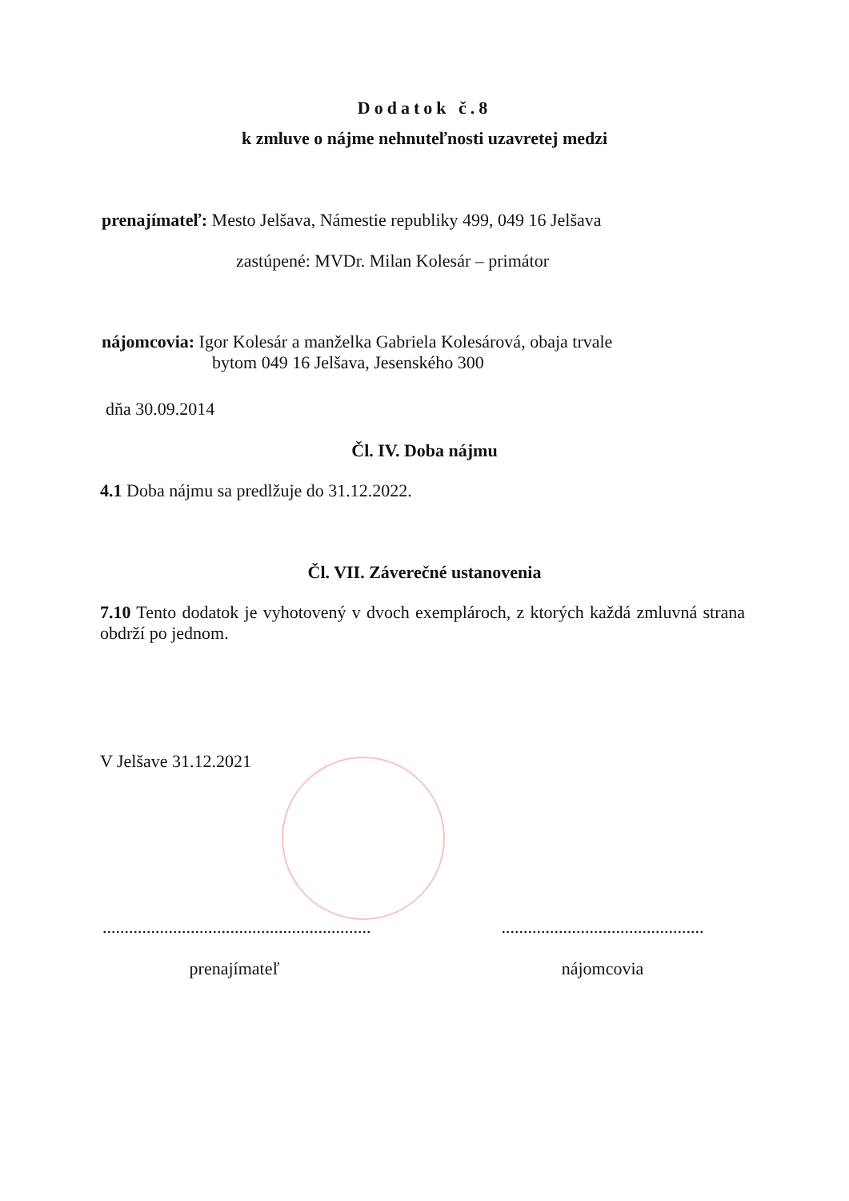Dodatok č.8
k zmluve o nájme nehnuteľnosti uzavretej medzi
prenajímateľ: Mesto Jelšava, Námestie republiky 499, 049 16 Jelšava
zastúpené: MVDr. Milan Kolesár – primátor
nájomcovia: Igor Kolesár a manželka Gabriela Kolesárová, obaja trvale
bytom 049 16 Jelšava, Jesenského 300
dňa 30.09.2014
Čl. IV. Doba nájmu
4.1 Doba nájmu sa predlžuje do 31.12.2022.
Čl. VII. Záverečné ustanovenia
7.10 Tento dodatok je vyhotovený v dvoch exemplároch, z ktorých každá zmluvná strana obdrží po jednom.
V Jelšave 31.12.2021
.............................................................
prenajímateľ
..............................................
nájomcovia